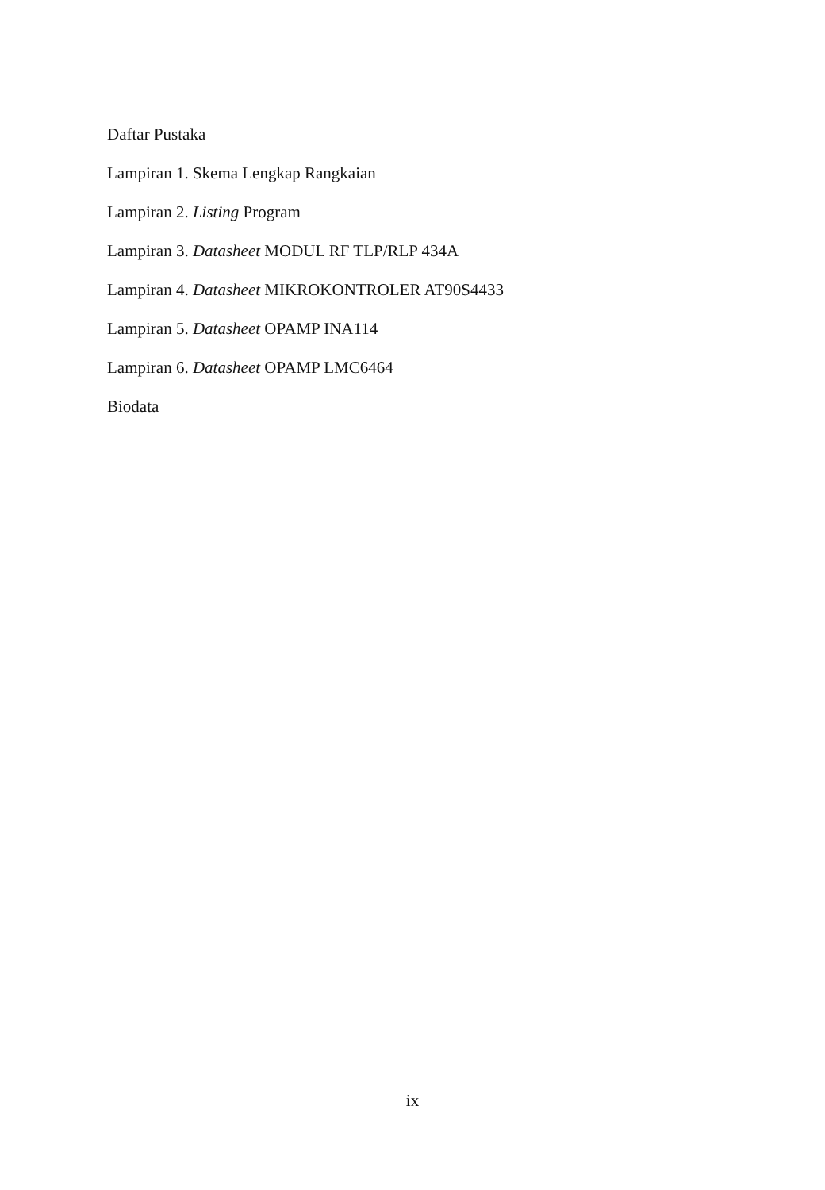Daftar Pustaka
Lampiran 1. Skema Lengkap Rangkaian
Lampiran 2. Listing Program
Lampiran 3. Datasheet MODUL RF TLP/RLP 434A
Lampiran 4. Datasheet MIKROKONTROLER AT90S4433
Lampiran 5. Datasheet OPAMP INA114
Lampiran 6. Datasheet OPAMP LMC6464
Biodata
ix